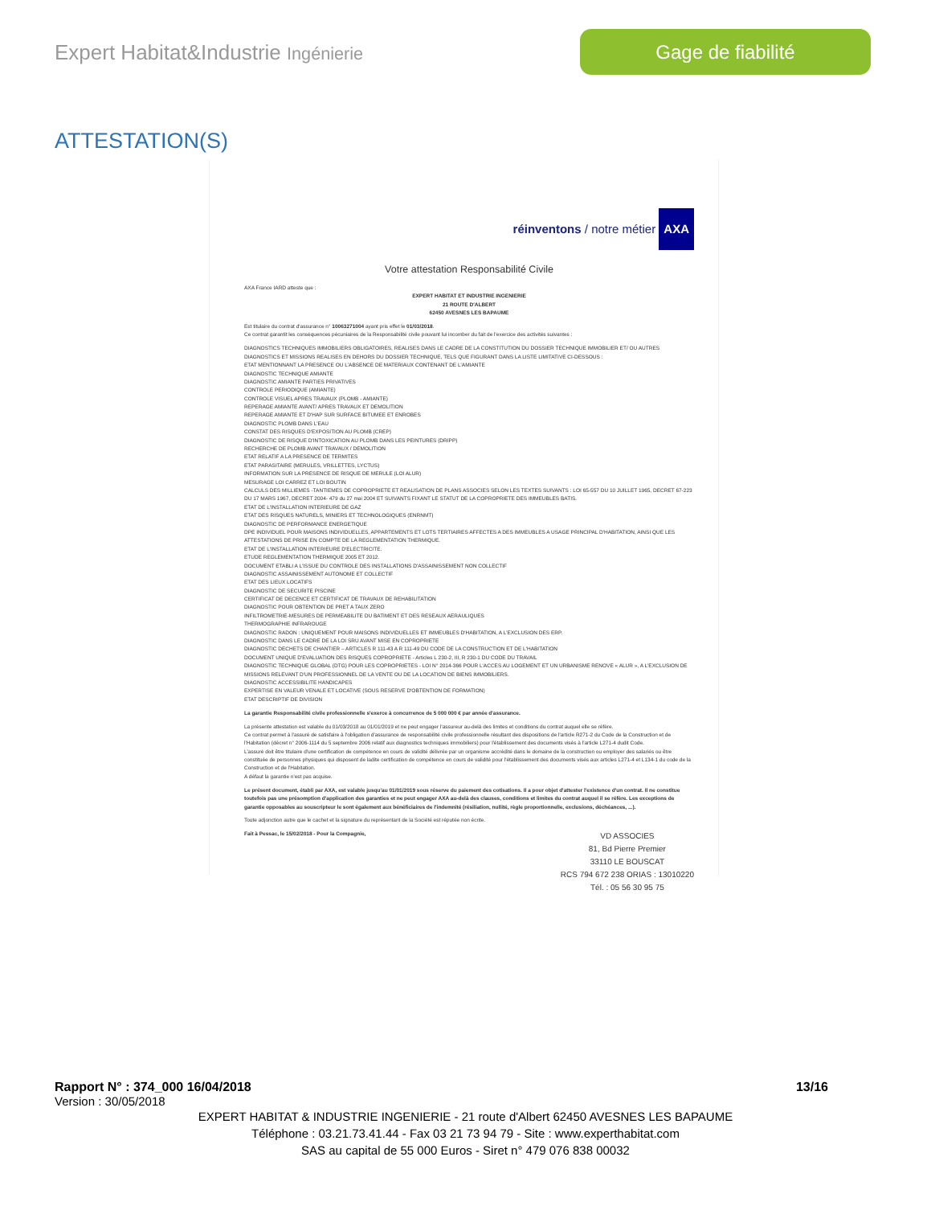Expert Habitat&Industrie Ingénierie
Gage de fiabilité
ATTESTATION(S)
réinventons / notre métier AXA
Votre attestation Responsabilité Civile
AXA France IARD atteste que :
EXPERT HABITAT ET INDUSTRIE INGENIERIE
21 ROUTE D'ALBERT
62450 AVESNES LES BAPAUME
Est titulaire du contrat d'assurance n° 10063271004 ayant pris effet le 01/03/2018.
Ce contrat garantit les conséquences pécuniaires de la Responsabilité civile pouvant lui incomber du fait de l'exercice des activités suivantes :
DIAGNOSTICS TECHNIQUES IMMOBILIERS OBLIGATOIRES, REALISES DANS LE CADRE DE LA CONSTITUTION DU DOSSIER TECHNIQUE IMMOBILIER ET/ OU AUTRES DIAGNOSTICS ET MISSIONS REALISES EN DEHORS DU DOSSIER TECHNIQUE, TELS QUE FIGURANT DANS LA LISTE LIMITATIVE CI-DESSOUS :
ETAT MENTIONNANT LA PRESENCE OU L'ABSENCE DE MATERIAUX CONTENANT DE L'AMIANTE
DIAGNOSTIC TECHNIQUE AMIANTE
DIAGNOSTIC AMIANTE PARTIES PRIVATIVES
CONTROLE PERIODIQUE (AMIANTE)
CONTROLE VISUEL APRES TRAVAUX (PLOMB - AMIANTE)
REPERAGE AMIANTE AVANT/ APRES TRAVAUX ET DEMOLITION
REPERAGE AMIANTE ET D'HAP SUR SURFACE BITUMEE ET ENROBES
DIAGNOSTIC PLOMB DANS L'EAU
CONSTAT DES RISQUES D'EXPOSITION AU PLOMB (CREP)
DIAGNOSTIC DE RISQUE D'INTOXICATION AU PLOMB DANS LES PEINTURES (DRIPP)
RECHERCHE DE PLOMB AVANT TRAVAUX / DEMOLITION
ETAT RELATIF A LA PRESENCE DE TERMITES
ETAT PARASITAIRE (MERULES, VRILLETTES, LYCTUS)
INFORMATION SUR LA PRESENCE DE RISQUE DE MERULE (LOI ALUR)
MESURAGE LOI CARREZ ET LOI BOUTIN
CALCULS DES MILLIEMES -TANTIEMES DE COPROPRIETE ET REALISATION DE PLANS ASSOCIES SELON LES TEXTES SUIVANTS : LOI 65-557 DU 10 JUILLET 1965, DECRET 67-223 DU 17 MARS 1967, DECRET 2004- 479 du 27 mai 2004 ET SUIVANTS FIXANT LE STATUT DE LA COPROPRIETE DES IMMEUBLES BATIS.
ETAT DE L'INSTALLATION INTERIEURE DE GAZ
ETAT DES RISQUES NATURELS, MINIERS ET TECHNOLOGIQUES (ENRNMT)
DIAGNOSTIC DE PERFORMANCE ENERGETIQUE
DPE INDIVIDUEL POUR MAISONS INDIVIDUELLES, APPARTEMENTS ET LOTS TERTIAIRES AFFECTES A DES IMMEUBLES A USAGE PRINCIPAL D'HABITATION, AINSI QUE LES ATTESTATIONS DE PRISE EN COMPTE DE LA REGLEMENTATION THERMIQUE.
ETAT DE L'INSTALLATION INTERIEURE D'ELECTRICITE.
ETUDE REGLEMENTATION THERMIQUE 2005 ET 2012.
DOCUMENT ETABLI A L'ISSUE DU CONTROLE DES INSTALLATIONS D'ASSAINISSEMENT NON COLLECTIF
DIAGNOSTIC ASSAINISSEMENT AUTONOME ET COLLECTIF
ETAT DES LIEUX LOCATIFS
DIAGNOSTIC DE SECURITE PISCINE
CERTIFICAT DE DECENCE ET CERTIFICAT DE TRAVAUX DE REHABILITATION
DIAGNOSTIC POUR OBTENTION DE PRET A TAUX ZERO
INFILTROMETRIE-MESURES DE PERMEABILITE DU BATIMENT ET DES RESEAUX AERAULIQUES
THERMOGRAPHIE INFRAROUGE
DIAGNOSTIC RADON : UNIQUEMENT POUR MAISONS INDIVIDUELLES ET IMMEUBLES D'HABITATION, A L'EXCLUSION DES ERP.
DIAGNOSTIC DANS LE CADRE DE LA LOI SRU AVANT MISE EN COPROPRIETE
DIAGNOSTIC DECHETS DE CHANTIER – ARTICLES R 111-43 A R 111-49 DU CODE DE LA CONSTRUCTION ET DE L'HABITATION
DOCUMENT UNIQUE D'EVALUATION DES RISQUES COPROPRIETE - Articles L 230-2, III, R 230-1 DU CODE DU TRAVAIL
DIAGNOSTIC TECHNIQUE GLOBAL (DTG) POUR LES COPROPRIETES - LOI N° 2014-366 POUR L'ACCES AU LOGEMENT ET UN URBANISME RENOVE « ALUR », A L'EXCLUSION DE MISSIONS RELEVANT D'UN PROFESSIONNEL DE LA VENTE OU DE LA LOCATION DE BIENS IMMOBILIERS.
DIAGNOSTIC ACCESSIBILITE HANDICAPES
EXPERTISE EN VALEUR VENALE ET LOCATIVE (SOUS RESERVE D'OBTENTION DE FORMATION)
ETAT DESCRIPTIF DE DIVISION
La garantie Responsabilité civile professionnelle s'exerce à concurrence de 5 000 000 € par année d'assurance.
La présente attestation est valable du 01/03/2018 au 01/01/2019 et ne peut engager l'assureur au-delà des limites et conditions du contrat auquel elle se réfère.
Ce contrat permet à l'assuré de satisfaire à l'obligation d'assurance de responsabilité civile professionnelle résultant des dispositions de l'article R271-2 du Code de la Construction et de l'Habitation (décret n° 2006-1114 du 5 septembre 2006 relatif aux diagnostics techniques immobiliers) pour l'établissement des documents visés à l'article L271-4 dudit Code.
L'assuré doit être titulaire d'une certification de compétence en cours de validité délivrée par un organisme accrédité dans le domaine de la construction ou employer des salariés ou être constituée de personnes physiques qui disposent de ladite certification de compétence en cours de validité pour l'établissement des documents visés aux articles L271-4 et L134-1 du code de la Construction et de l'Habitation.
A défaut la garantie n'est pas acquise.
Le présent document, établi par AXA, est valable jusqu'au 01/01/2019 sous réserve du paiement des cotisations. Il a pour objet d'attester l'existence d'un contrat. Il ne constitue toutefois pas une présomption d'application des garanties et ne peut engager AXA au-delà des clauses, conditions et limites du contrat auquel il se réfère. Les exceptions de garantie opposables au souscripteur le sont également aux bénéficiaires de l'indemnité (résiliation, nullité, règle proportionnelle, exclusions, déchéances, ...).
Toute adjonction autre que le cachet et la signature du représentant de la Société est réputée non écrite.
Fait à Pessac, le 15/02/2018 - Pour la Compagnie, VD ASSOCIES
81, Bd Pierre Premier
33110 LE BOUSCAT
RCS 794 672 238 ORIAS : 13010220
Tél. : 05 56 30 95 75
Rapport N° : 374_000 16/04/2018 13/16
Version : 30/05/2018
EXPERT HABITAT & INDUSTRIE INGENIERIE - 21 route d'Albert 62450 AVESNES LES BAPAUME
Téléphone : 03.21.73.41.44 - Fax 03 21 73 94 79 - Site : www.experthabitat.com
SAS au capital de 55 000 Euros - Siret n° 479 076 838 00032